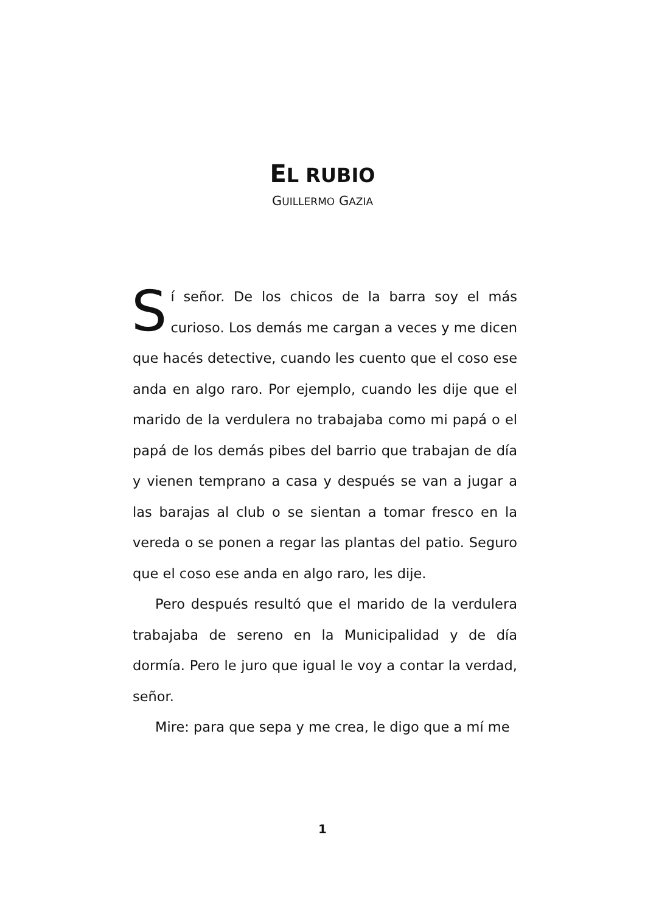EL RUBIO
GUILLERMO GAZIA
Sí señor. De los chicos de la barra soy el más curioso. Los demás me cargan a veces y me dicen que hacés detective, cuando les cuento que el coso ese anda en algo raro. Por ejemplo, cuando les dije que el marido de la verdulera no trabajaba como mi papá o el papá de los demás pibes del barrio que trabajan de día y vienen temprano a casa y después se van a jugar a las barajas al club o se sientan a tomar fresco en la vereda o se ponen a regar las plantas del patio. Seguro que el coso ese anda en algo raro, les dije.
Pero después resultó que el marido de la verdulera trabajaba de sereno en la Municipalidad y de día dormía. Pero le juro que igual le voy a contar la verdad, señor.
Mire: para que sepa y me crea, le digo que a mí me
1